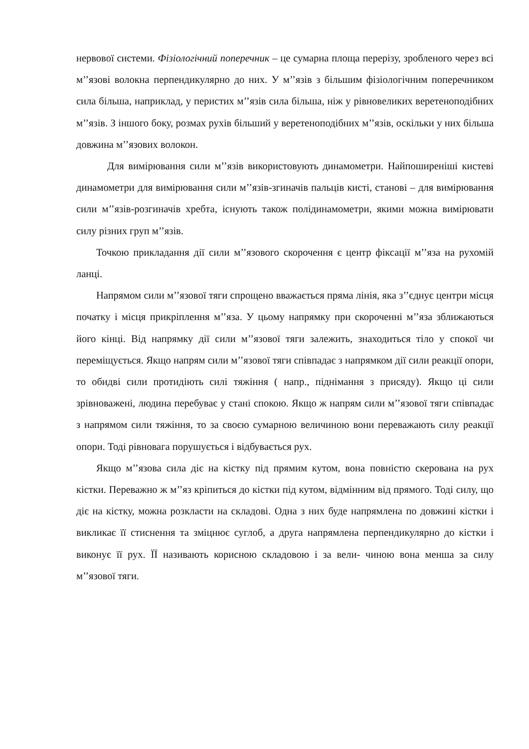нервової системи. Фізіологічний поперечник – це сумарна площа перерізу, зробленого через всі м’’язові волокна перпендикулярно до них. У м’’язів з більшим фізіологічним поперечником сила більша, наприклад, у перистих м’’язів сила більша, ніж у рівновеликих веретеноподібних м’’язів. З іншого боку, розмах рухів більший у веретеноподібних м’’язів, оскільки у них більша довжина м’’язових волокон.
Для вимірювання сили м’’язів використовують динамометри. Найпоширеніші кистеві динамометри для вимірювання сили м’’язів-згиначів пальців кисті, станові – для вимірювання сили м’’язів-розгиначів хребта, існують також полідинамометри, якими можна вимірювати силу різних груп м’’язів.
Точкою прикладання дії сили м’’язового скорочення є центр фіксації м’’яза на рухомій ланці.
Напрямом сили м’’язової тяги спрощено вважається пряма лінія, яка з’’єднує центри місця початку і місця прикріплення м’’яза. У цьому напрямку при скороченні м’’яза зближаються його кінці. Від напрямку дії сили м’’язової тяги залежить, знаходиться тіло у спокої чи переміщується. Якщо напрям сили м’’язової тяги співпадає з напрямком дії сили реакції опори, то обидві сили протидіють силі тяжіння ( напр., піднімання з присяду). Якщо ці сили зрівноважені, людина перебуває у стані спокою. Якщо ж напрям сили м’’язової тяги співпадає з напрямом сили тяжіння, то за своєю сумарною величиною вони переважають силу реакції опори. Тоді рівновага порушується і відбувається рух.
Якщо м’’язова сила діє на кістку під прямим кутом, вона повністю скерована на рух кістки. Переважно ж м’’яз кріпиться до кістки під кутом, відмінним від прямого. Тоді силу, що діє на кістку, можна розкласти на складові. Одна з них буде напрямлена по довжині кістки і викликає її стиснення та зміцнює суглоб, а друга напрямлена перпендикулярно до кістки і виконує її рух. ЇЇ називають корисною складовою і за вели- чиною вона менша за силу м’’язової тяги.